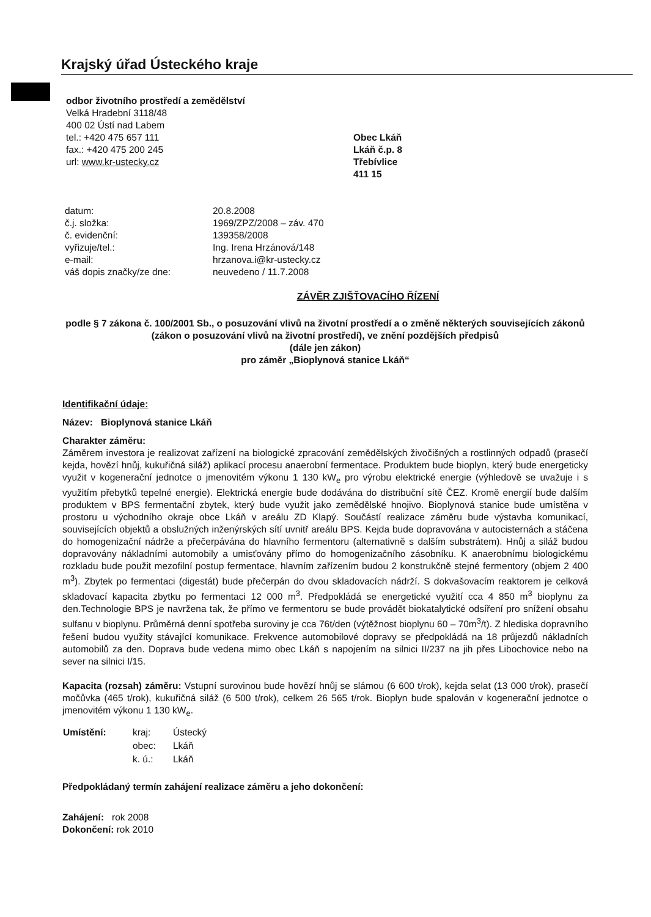Krajský úřad Ústeckého kraje
odbor životního prostředí a zemědělství
Velká Hradební 3118/48
400 02 Ústí nad Labem
tel.: +420 475 657 111
fax.: +420 475 200 245
url: www.kr-ustecky.cz
Obec Lkáň
Lkáň č.p. 8
Třebívlice
411 15
| datum: | 20.8.2008 |
| č.j. složka: | 1969/ZPZ/2008 – záv. 470 |
| č. evidenční: | 139358/2008 |
| vyřizuje/tel.: | Ing. Irena Hrzánová/148 |
| e-mail: | hrzanova.i@kr-ustecky.cz |
| váš dopis značky/ze dne: | neuvedeno / 11.7.2008 |
ZÁVĚR ZJIŠŤOVACÍHO ŘÍZENÍ
podle § 7 zákona č. 100/2001 Sb., o posuzování vlivů na životní prostředí a o změně některých souvisejících zákonů (zákon o posuzování vlivů na životní prostředí), ve znění pozdějších předpisů
(dále jen zákon)
pro záměr „Bioplynová stanice Lkáň“
Identifikační údaje:
Název: Bioplynová stanice Lkáň
Charakter záměru:
Záměrem investora je realizovat zařízení na biologické zpracování zemědělských živočišných a rostlinných odpadů (prasečí kejda, hovězí hnůj, kukuřičná siláž) aplikací procesu anaerobní fermentace. Produktem bude bioplyn, který bude energeticky využit v kogenerační jednotce o jmenovitém výkonu 1 130 kW<sub>e</sub> pro výrobu elektrické energie (výhledově se uvažuje i s využitím přebytků tepelné energie). Elektrická energie bude dodávána do distribuční sítě ČEZ. Kromě energií bude dalším produktem v BPS fermentační zbytek, který bude využit jako zemědělské hnojivo. Bioplynová stanice bude umístěna v prostoru u východního okraje obce Lkáň v areálu ZD Klapý. Součástí realizace záměru bude výstavba komunikací, souvisejících objektů a obslužných inženýrských sítí uvnitř areálu BPS. Kejda bude dopravována v autocisternách a stáčena do homogenizační nádrže a přečerpávána do hlavního fermentoru (alternativně s dalším substrátem). Hnůj a siláž budou dopravovány nákladními automobily a umisťovány přímo do homogenizačního zásobníku. K anaerobnímu biologickému rozkladu bude použit mezofilní postup fermentace, hlavním zařízením budou 2 konstrukčně stejné fermentory (objem 2 400 m<sup>3</sup>). Zbytek po fermentaci (digestát) bude přečerpán do dvou skladovacích nádrží. S dokvašovacím reaktorem je celková skladovací kapacita zbytku po fermentaci 12 000 m<sup>3</sup>. Předpokládá se energetické využití cca 4 850 m<sup>3</sup> bioplynu za den.Technologie BPS je navržena tak, že přímo ve fermentoru se bude provádět biokatalytické odsíření pro snížení obsahu sulfanu v bioplynu. Průměrná denní spotřeba suroviny je cca 76t/den (výtěžnost bioplynu 60 – 70m<sup>3</sup>/t). Z hlediska dopravního řešení budou využity stávající komunikace. Frekvence automobilové dopravy se předpokládá na 18 průjezdů nákladních automobilů za den. Doprava bude vedena mimo obec Lkáň s napojením na silnici II/237 na jih přes Libochovice nebo na sever na silnici I/15.
Kapacita (rozsah) záměru: Vstupní surovinou bude hovězí hnůj se slámou (6 600 t/rok), kejda selat (13 000 t/rok), prasečí močůvka (465 t/rok), kukuřičná siláž (6 500 t/rok), celkem 26 565 t/rok. Bioplyn bude spalován v kogenerační jednotce o jmenovitém výkonu 1 130 kW<sub>e</sub>.
| Umístění: | kraj: | Ústecký |
| | obec: | Lkáň |
| | k. ú.: | Lkáň |
Předpokládaný termín zahájení realizace záměru a jeho dokončení:
Zahájení: rok 2008
Dokončení: rok 2010